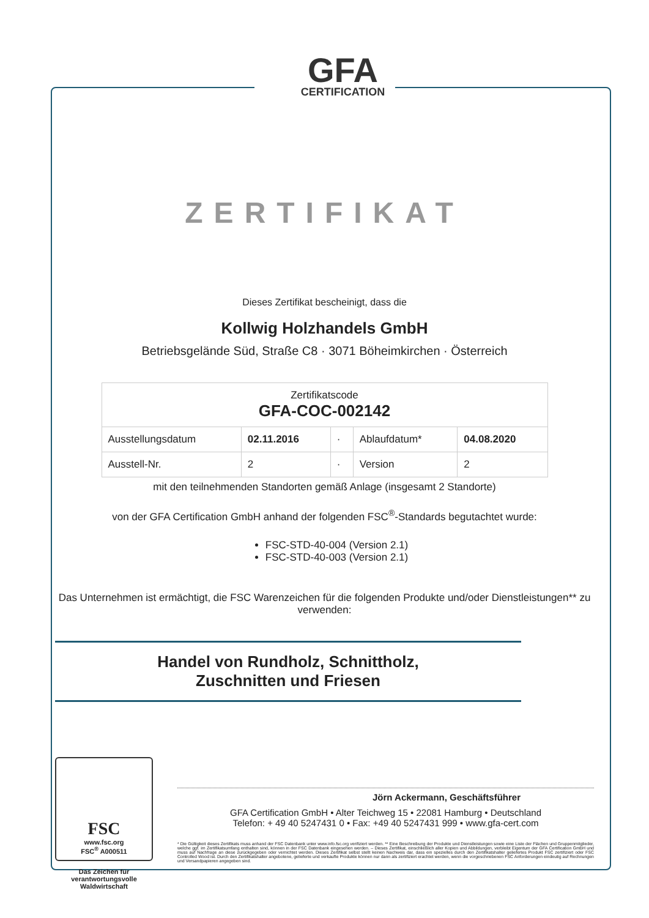GFA
CERTIFICATION
ZERTIFIKAT
Dieses Zertifikat bescheinigt, dass die
Kollwig Holzhandels GmbH
Betriebsgelände Süd, Straße C8 · 3071 Böheimkirchen · Österreich
| Zertifikatscode GFA-COC-002142 | | | | |
| --- | --- | --- | --- | --- |
| Ausstellungsdatum | 02.11.2016 | · | Ablaufdatum* | 04.08.2020 |
| Ausstell-Nr. | 2 | · | Version | 2 |
mit den teilnehmenden Standorten gemäß Anlage (insgesamt 2 Standorte)
von der GFA Certification GmbH anhand der folgenden FSC<sup>®</sup>-Standards begutachtet wurde:
FSC-STD-40-004 (Version 2.1)
FSC-STD-40-003 (Version 2.1)
Das Unternehmen ist ermächtigt, die FSC Warenzeichen für die folgenden Produkte und/oder Dienstleistungen** zu verwenden:
Handel von Rundholz, Schnittholz,
Zuschnitten und Friesen
FSC
www.fsc.org
FSC<sup>®</sup> A000511
Das Zeichen für verantwortungsvolle Waldwirtschaft
Jörn Ackermann, Geschäftsführer
GFA Certification GmbH • Alter Teichweg 15 • 22081 Hamburg • Deutschland
Telefon: + 49 40 5247431 0 • Fax: +49 40 5247431 999 • www.gfa-cert.com
* Die Gültigkeit dieses Zertifikats muss anhand der FSC Datenbank unter www.info.fsc.org verifiziert werden. ** Eine Beschreibung der Produkte und Dienstleistungen sowie eine Liste der Flächen und Gruppenmitglieder, welche ggf. im Zertifikatsumfang enthalten sind, können in der FSC Datenbank eingesehen werden. – Dieses Zertifikat, einschließlich aller Kopien und Abbildungen, verbleibt Eigentum der GFA Certification GmbH und muss auf Nachfrage an diese zurückgegeben oder vernichtet werden. Dieses Zertifikat selbst stellt keinen Nachweis dar, dass ein spezielles durch den Zertifikatshalter geliefertes Produkt FSC zertifiziert oder FSC Controlled Wood ist. Durch den Zertifikatshalter angebotene, gelieferte und verkaufte Produkte können nur dann als zertifiziert erachtet werden, wenn die vorgeschriebenen FSC Anforderungen eindeutig auf Rechnungen und Versandpapieren angegeben sind.